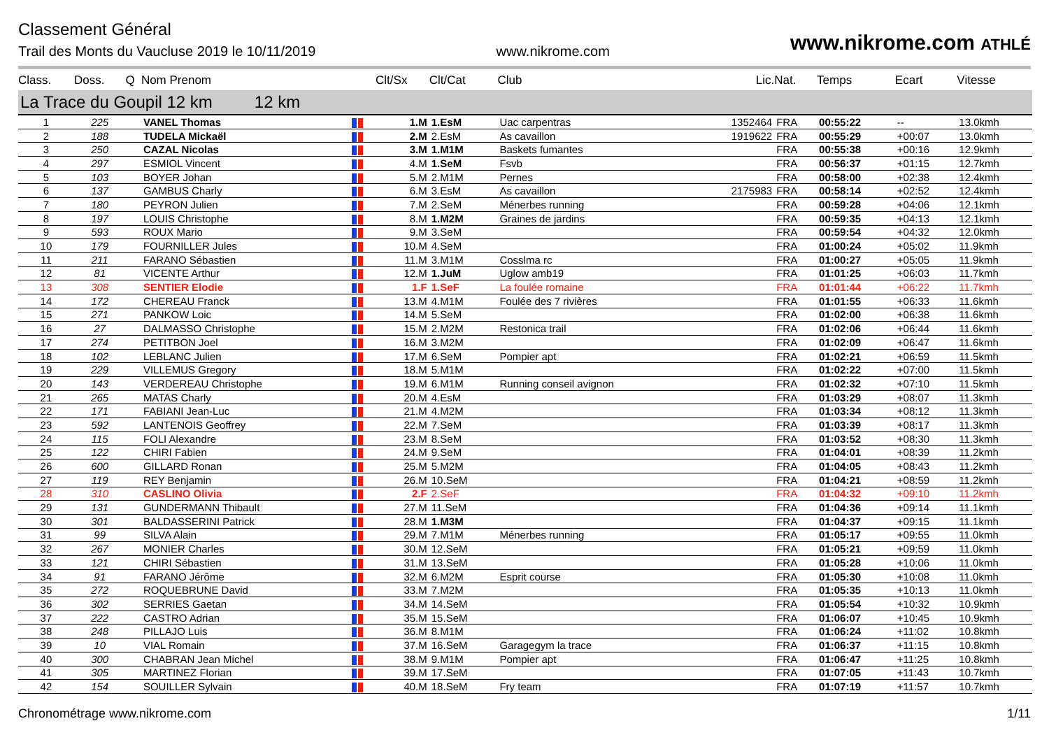Classement Général
Trail des Monts du Vaucluse 2019 le 10/11/2019
www.nikrome.com
www.nikrome.com ATHLÉ
| Class. | Doss. | Q | Nom Prenom | | Clt/Sx | Clt/Cat | Club | Lic. | Nat. | Temps | Ecart | Vitesse |
| --- | --- | --- | --- | --- | --- | --- | --- | --- | --- | --- | --- | --- |
| La Trace du Goupil 12 km 12 km | | | | | | | | | | | | |
| 1 | 225 | | VANEL Thomas | | 1.M | 1.EsM | Uac carpentras | 1352464 | FRA | 00:55:22 | -- | 13.0kmh |
| 2 | 188 | | TUDELA Mickaël | | 2.M | 2.EsM | As cavaillon | 1919622 | FRA | 00:55:29 | +00:07 | 13.0kmh |
| 3 | 250 | | CAZAL Nicolas | | 3.M | 1.M1M | Baskets fumantes | | FRA | 00:55:38 | +00:16 | 12.9kmh |
| 4 | 297 | | ESMIOL Vincent | | 4.M | 1.SeM | Fsvb | | FRA | 00:56:37 | +01:15 | 12.7kmh |
| 5 | 103 | | BOYER Johan | | 5.M | 2.M1M | Pernes | | FRA | 00:58:00 | +02:38 | 12.4kmh |
| 6 | 137 | | GAMBUS Charly | | 6.M | 3.EsM | As cavaillon | 2175983 | FRA | 00:58:14 | +02:52 | 12.4kmh |
| 7 | 180 | | PEYRON Julien | | 7.M | 2.SeM | Ménerbes running | | FRA | 00:59:28 | +04:06 | 12.1kmh |
| 8 | 197 | | LOUIS Christophe | | 8.M | 1.M2M | Graines de jardins | | FRA | 00:59:35 | +04:13 | 12.1kmh |
| 9 | 593 | | ROUX Mario | | 9.M | 3.SeM | | | FRA | 00:59:54 | +04:32 | 12.0kmh |
| 10 | 179 | | FOURNILLER Jules | | 10.M | 4.SeM | | | FRA | 01:00:24 | +05:02 | 11.9kmh |
| 11 | 211 | | FARANO Sébastien | | 11.M | 3.M1M | Cosslma rc | | FRA | 01:00:27 | +05:05 | 11.9kmh |
| 12 | 81 | | VICENTE Arthur | | 12.M | 1.JuM | Uglow amb19 | | FRA | 01:01:25 | +06:03 | 11.7kmh |
| 13 | 308 | | SENTIER Elodie | | 1.F | 1.SeF | La foulée romaine | | FRA | 01:01:44 | +06:22 | 11.7kmh |
| 14 | 172 | | CHEREAU Franck | | 13.M | 4.M1M | Foulée des 7 rivières | | FRA | 01:01:55 | +06:33 | 11.6kmh |
| 15 | 271 | | PANKOW Loic | | 14.M | 5.SeM | | | FRA | 01:02:00 | +06:38 | 11.6kmh |
| 16 | 27 | | DALMASSO Christophe | | 15.M | 2.M2M | Restonica trail | | FRA | 01:02:06 | +06:44 | 11.6kmh |
| 17 | 274 | | PETITBON Joel | | 16.M | 3.M2M | | | FRA | 01:02:09 | +06:47 | 11.6kmh |
| 18 | 102 | | LEBLANC Julien | | 17.M | 6.SeM | Pompier apt | | FRA | 01:02:21 | +06:59 | 11.5kmh |
| 19 | 229 | | VILLEMUS Gregory | | 18.M | 5.M1M | | | FRA | 01:02:22 | +07:00 | 11.5kmh |
| 20 | 143 | | VERDEREAU Christophe | | 19.M | 6.M1M | Running conseil avignon | | FRA | 01:02:32 | +07:10 | 11.5kmh |
| 21 | 265 | | MATAS Charly | | 20.M | 4.EsM | | | FRA | 01:03:29 | +08:07 | 11.3kmh |
| 22 | 171 | | FABIANI Jean-Luc | | 21.M | 4.M2M | | | FRA | 01:03:34 | +08:12 | 11.3kmh |
| 23 | 592 | | LANTENOIS Geoffrey | | 22.M | 7.SeM | | | FRA | 01:03:39 | +08:17 | 11.3kmh |
| 24 | 115 | | FOLI Alexandre | | 23.M | 8.SeM | | | FRA | 01:03:52 | +08:30 | 11.3kmh |
| 25 | 122 | | CHIRI Fabien | | 24.M | 9.SeM | | | FRA | 01:04:01 | +08:39 | 11.2kmh |
| 26 | 600 | | GILLARD Ronan | | 25.M | 5.M2M | | | FRA | 01:04:05 | +08:43 | 11.2kmh |
| 27 | 119 | | REY Benjamin | | 26.M | 10.SeM | | | FRA | 01:04:21 | +08:59 | 11.2kmh |
| 28 | 310 | | CASLINO Olivia | | 2.F | 2.SeF | | | FRA | 01:04:32 | +09:10 | 11.2kmh |
| 29 | 131 | | GUNDERMANN Thibault | | 27.M | 11.SeM | | | FRA | 01:04:36 | +09:14 | 11.1kmh |
| 30 | 301 | | BALDASSERINI Patrick | | 28.M | 1.M3M | | | FRA | 01:04:37 | +09:15 | 11.1kmh |
| 31 | 99 | | SILVA Alain | | 29.M | 7.M1M | Ménerbes running | | FRA | 01:05:17 | +09:55 | 11.0kmh |
| 32 | 267 | | MONIER Charles | | 30.M | 12.SeM | | | FRA | 01:05:21 | +09:59 | 11.0kmh |
| 33 | 121 | | CHIRI Sébastien | | 31.M | 13.SeM | | | FRA | 01:05:28 | +10:06 | 11.0kmh |
| 34 | 91 | | FARANO Jérôme | | 32.M | 6.M2M | Esprit course | | FRA | 01:05:30 | +10:08 | 11.0kmh |
| 35 | 272 | | ROQUEBRUNE David | | 33.M | 7.M2M | | | FRA | 01:05:35 | +10:13 | 11.0kmh |
| 36 | 302 | | SERRIES Gaetan | | 34.M | 14.SeM | | | FRA | 01:05:54 | +10:32 | 10.9kmh |
| 37 | 222 | | CASTRO Adrian | | 35.M | 15.SeM | | | FRA | 01:06:07 | +10:45 | 10.9kmh |
| 38 | 248 | | PILLAJO Luis | | 36.M | 8.M1M | | | FRA | 01:06:24 | +11:02 | 10.8kmh |
| 39 | 10 | | VIAL Romain | | 37.M | 16.SeM | Garagegym la trace | | FRA | 01:06:37 | +11:15 | 10.8kmh |
| 40 | 300 | | CHABRAN Jean Michel | | 38.M | 9.M1M | Pompier apt | | FRA | 01:06:47 | +11:25 | 10.8kmh |
| 41 | 305 | | MARTINEZ Florian | | 39.M | 17.SeM | | | FRA | 01:07:05 | +11:43 | 10.7kmh |
| 42 | 154 | | SOUILLER Sylvain | | 40.M | 18.SeM | Fry team | | FRA | 01:07:19 | +11:57 | 10.7kmh |
Chronométrage www.nikrome.com 1/11